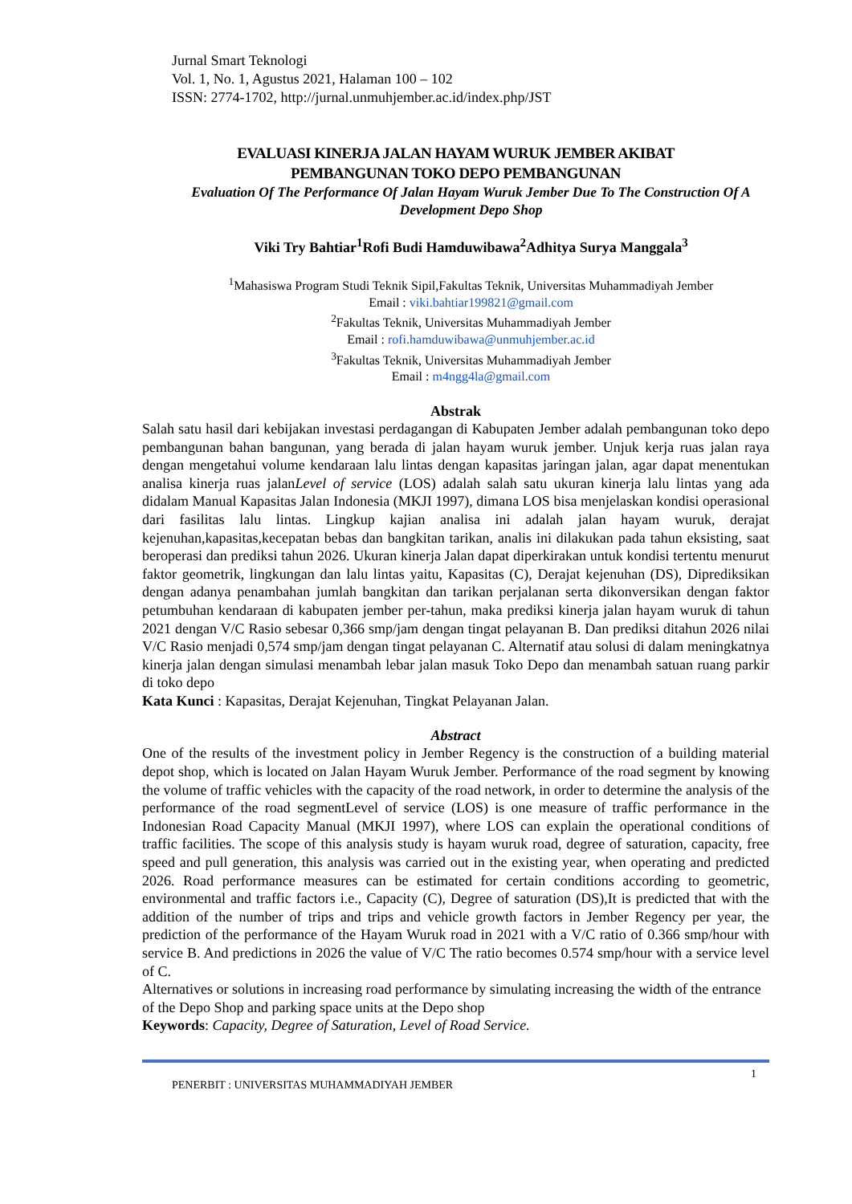Jurnal Smart Teknologi
Vol. 1, No. 1, Agustus 2021, Halaman 100 – 102
ISSN: 2774-1702, http://jurnal.unmuhjember.ac.id/index.php/JST
EVALUASI KINERJA JALAN HAYAM WURUK JEMBER AKIBAT
PEMBANGUNAN TOKO DEPO PEMBANGUNAN
Evaluation Of The Performance Of Jalan Hayam Wuruk Jember Due To The Construction Of A Development Depo Shop
Viki Try Bahtiar<sup>1</sup>Rofi Budi Hamduwibawa<sup>2</sup>Adhitya Surya Manggala<sup>3</sup>
<sup>1</sup> Mahasiswa Program Studi Teknik Sipil,Fakultas Teknik, Universitas Muhammadiyah Jember
Email : viki.bahtiar199821@gmail.com
<sup>2</sup> Fakultas Teknik, Universitas Muhammadiyah Jember
Email : rofi.hamduwibawa@unmuhjember.ac.id
<sup>3</sup> Fakultas Teknik, Universitas Muhammadiyah Jember
Email : m4ngg4la@gmail.com
Abstrak
Salah satu hasil dari kebijakan investasi perdagangan di Kabupaten Jember adalah pembangunan toko depo pembangunan bahan bangunan, yang berada di jalan hayam wuruk jember. Unjuk kerja ruas jalan raya dengan mengetahui volume kendaraan lalu lintas dengan kapasitas jaringan jalan, agar dapat menentukan analisa kinerja ruas jalanLevel of service (LOS) adalah salah satu ukuran kinerja lalu lintas yang ada didalam Manual Kapasitas Jalan Indonesia (MKJI 1997), dimana LOS bisa menjelaskan kondisi operasional dari fasilitas lalu lintas. Lingkup kajian analisa ini adalah jalan hayam wuruk, derajat kejenuhan,kapasitas,kecepatan bebas dan bangkitan tarikan, analis ini dilakukan pada tahun eksisting, saat beroperasi dan prediksi tahun 2026. Ukuran kinerja Jalan dapat diperkirakan untuk kondisi tertentu menurut faktor geometrik, lingkungan dan lalu lintas yaitu, Kapasitas (C), Derajat kejenuhan (DS), Diprediksikan dengan adanya penambahan jumlah bangkitan dan tarikan perjalanan serta dikonversikan dengan faktor petumbuhan kendaraan di kabupaten jember per-tahun, maka prediksi kinerja jalan hayam wuruk di tahun 2021 dengan V/C Rasio sebesar 0,366 smp/jam dengan tingat pelayanan B. Dan prediksi ditahun 2026 nilai V/C Rasio menjadi 0,574 smp/jam dengan tingat pelayanan C. Alternatif atau solusi di dalam meningkatnya kinerja jalan dengan simulasi menambah lebar jalan masuk Toko Depo dan menambah satuan ruang parkir di toko depo
Kata Kunci : Kapasitas, Derajat Kejenuhan, Tingkat Pelayanan Jalan.
Abstract
One of the results of the investment policy in Jember Regency is the construction of a building material depot shop, which is located on Jalan Hayam Wuruk Jember. Performance of the road segment by knowing the volume of traffic vehicles with the capacity of the road network, in order to determine the analysis of the performance of the road segmentLevel of service (LOS) is one measure of traffic performance in the Indonesian Road Capacity Manual (MKJI 1997), where LOS can explain the operational conditions of traffic facilities. The scope of this analysis study is hayam wuruk road, degree of saturation, capacity, free speed and pull generation, this analysis was carried out in the existing year, when operating and predicted 2026. Road performance measures can be estimated for certain conditions according to geometric, environmental and traffic factors i.e., Capacity (C), Degree of saturation (DS),It is predicted that with the addition of the number of trips and trips and vehicle growth factors in Jember Regency per year, the prediction of the performance of the Hayam Wuruk road in 2021 with a V/C ratio of 0.366 smp/hour with service B. And predictions in 2026 the value of V/C The ratio becomes 0.574 smp/hour with a service level of C.
Alternatives or solutions in increasing road performance by simulating increasing the width of the entrance of the Depo Shop and parking space units at the Depo shop
Keywords: Capacity, Degree of Saturation, Level of Road Service.
1
PENERBIT : UNIVERSITAS MUHAMMADIYAH JEMBER